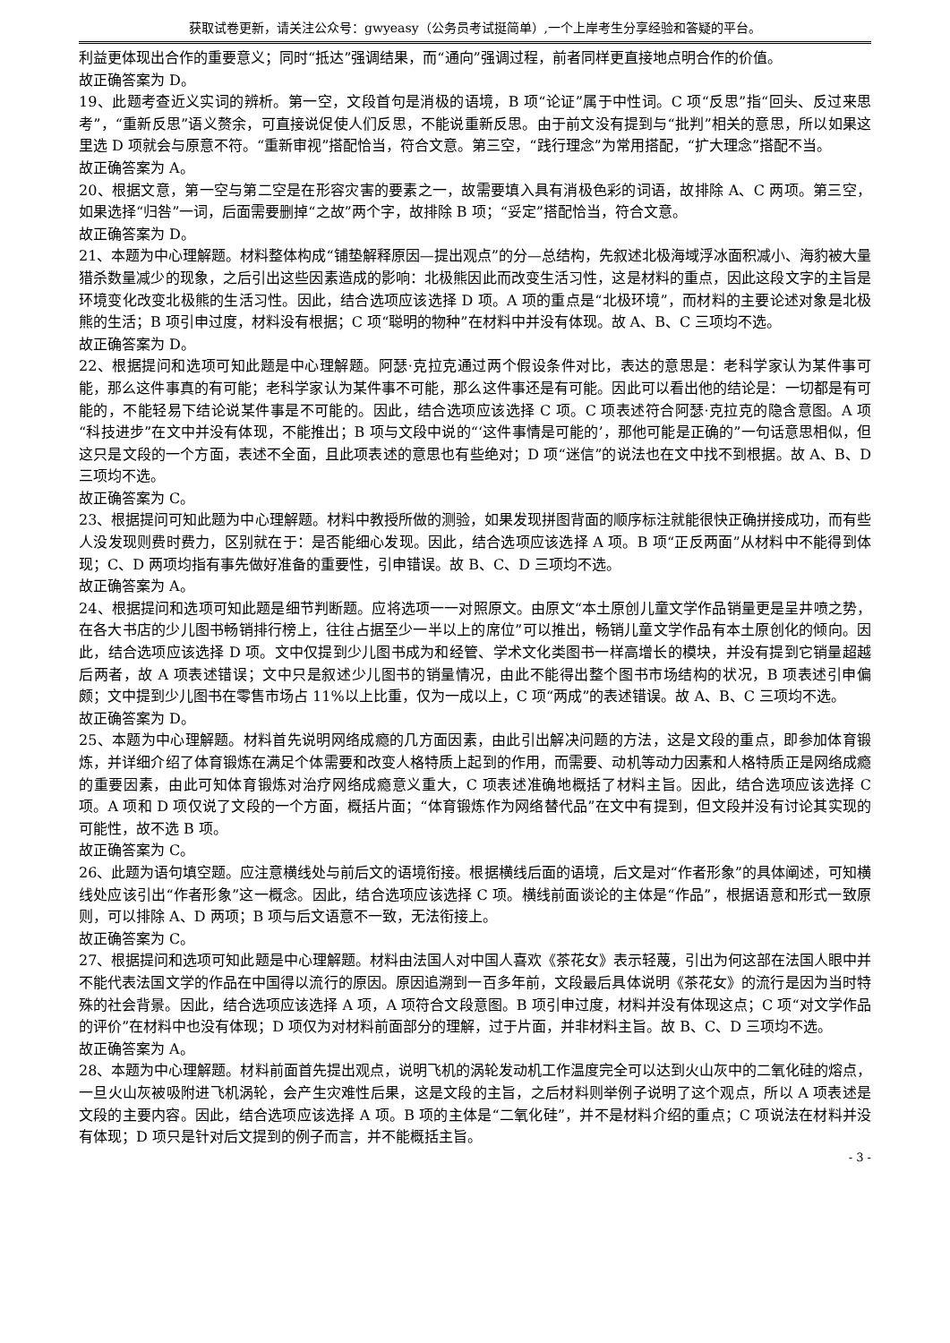获取试卷更新，请关注公众号：gwyeasy（公务员考试挺简单）,一个上岸考生分享经验和答疑的平台。
利益更体现出合作的重要意义；同时“抵达”强调结果，而“通向”强调过程，前者同样更直接地点明合作的价值。
故正确答案为 D。
19、此题考查近义实词的辨析。第一空，文段首句是消极的语境，B 项“论证”属于中性词。C 项“反思”指“回头、反过来思考”，“重新反思”语义赘余，可直接说促使人们反思，不能说重新反思。由于前文没有提到与“批判”相关的意思，所以如果这里选 D 项就会与原意不符。“重新审视”搭配恰当，符合文意。第三空，“践行理念”为常用搭配，“扩大理念”搭配不当。
故正确答案为 A。
20、根据文意，第一空与第二空是在形容灾害的要素之一，故需要填入具有消极色彩的词语，故排除 A、C 两项。第三空，如果选择“归咎”一词，后面需要删掉“之故”两个字，故排除 B 项；“妥定”搭配恰当，符合文意。
故正确答案为 D。
21、本题为中心理解题。材料整体构成“铺垫解释原因—提出观点”的分—总结构，先叙述北极海域浮冰面积减小、海豹被大量猎杀数量减少的现象，之后引出这些因素造成的影响：北极熊因此而改变生活习性，这是材料的重点，因此这段文字的主旨是环境变化改变北极熊的生活习性。因此，结合选项应该选择 D 项。A 项的重点是“北极环境”，而材料的主要论述对象是北极熊的生活；B 项引申过度，材料没有根据；C 项“聪明的物种”在材料中并没有体现。故 A、B、C 三项均不选。
故正确答案为 D。
22、根据提问和选项可知此题是中心理解题。阿瑟·克拉克通过两个假设条件对比，表达的意思是：老科学家认为某件事可能，那么这件事真的有可能；老科学家认为某件事不可能，那么这件事还是有可能。因此可以看出他的结论是：一切都是有可能的，不能轻易下结论说某件事是不可能的。因此，结合选项应该选择 C 项。C 项表述符合阿瑟·克拉克的隐含意图。A 项“科技进步”在文中并没有体现，不能推出；B 项与文段中说的“‘这件事情是可能的’，那他可能是正确的”一句话意思相似，但这只是文段的一个方面，表述不全面，且此项表述的意思也有些绝对；D 项“迷信”的说法也在文中找不到根据。故 A、B、D 三项均不选。
故正确答案为 C。
23、根据提问可知此题为中心理解题。材料中教授所做的测验，如果发现拼图背面的顺序标注就能很快正确拼接成功，而有些人没发现则费时费力，区别就在于：是否能细心发现。因此，结合选项应该选择 A 项。B 项“正反两面”从材料中不能得到体现；C、D 两项均指有事先做好准备的重要性，引申错误。故 B、C、D 三项均不选。
故正确答案为 A。
24、根据提问和选项可知此题是细节判断题。应将选项一一对照原文。由原文“本土原创儿童文学作品销量更是呈井喷之势，在各大书店的少儿图书畅销排行榜上，往往占据至少一半以上的席位”可以推出，畅销儿童文学作品有本土原创化的倾向。因此，结合选项应该选择 D 项。文中仅提到少儿图书成为和经管、学术文化类图书一样高增长的模块，并没有提到它销量超越后两者，故 A 项表述错误；文中只是叙述少儿图书的销量情况，由此不能得出整个图书市场结构的状况，B 项表述引申偏颇；文中提到少儿图书在零售市场占 11%以上比重，仅为一成以上，C 项“两成”的表述错误。故 A、B、C 三项均不选。
故正确答案为 D。
25、本题为中心理解题。材料首先说明网络成瘾的几方面因素，由此引出解决问题的方法，这是文段的重点，即参加体育锻炼，并详细介绍了体育锻炼在满足个体需要和改变人格特质上起到的作用，而需要、动机等动力因素和人格特质正是网络成瘾的重要因素，由此可知体育锻炼对治疗网络成瘾意义重大，C 项表述准确地概括了材料主旨。因此，结合选项应该选择 C 项。A 项和 D 项仅说了文段的一个方面，概括片面；“体育锻炼作为网络替代品”在文中有提到，但文段并没有讨论其实现的可能性，故不选 B 项。
故正确答案为 C。
26、此题为语句填空题。应注意横线处与前后文的语境衔接。根据横线后面的语境，后文是对“作者形象”的具体阐述，可知横线处应该引出“作者形象”这一概念。因此，结合选项应该选择 C 项。横线前面谈论的主体是“作品”，根据语意和形式一致原则，可以排除 A、D 两项；B 项与后文语意不一致，无法衔接上。
故正确答案为 C。
27、根据提问和选项可知此题是中心理解题。材料由法国人对中国人喜欢《茶花女》表示轻蔑，引出为何这部在法国人眼中并不能代表法国文学的作品在中国得以流行的原因。原因追溯到一百多年前，文段最后具体说明《茶花女》的流行是因为当时特殊的社会背景。因此，结合选项应该选择 A 项，A 项符合文段意图。B 项引申过度，材料并没有体现这点；C 项“对文学作品的评价”在材料中也没有体现；D 项仅为对材料前面部分的理解，过于片面，并非材料主旨。故 B、C、D 三项均不选。
故正确答案为 A。
28、本题为中心理解题。材料前面首先提出观点，说明飞机的涡轮发动机工作温度完全可以达到火山灰中的二氧化硅的熔点，一旦火山灰被吸附进飞机涡轮，会产生灾难性后果，这是文段的主旨，之后材料则举例子说明了这个观点，所以 A 项表述是文段的主要内容。因此，结合选项应该选择 A 项。B 项的主体是“二氧化硅”，并不是材料介绍的重点；C 项说法在材料并没有体现；D 项只是针对后文提到的例子而言，并不能概括主旨。
- 3 -